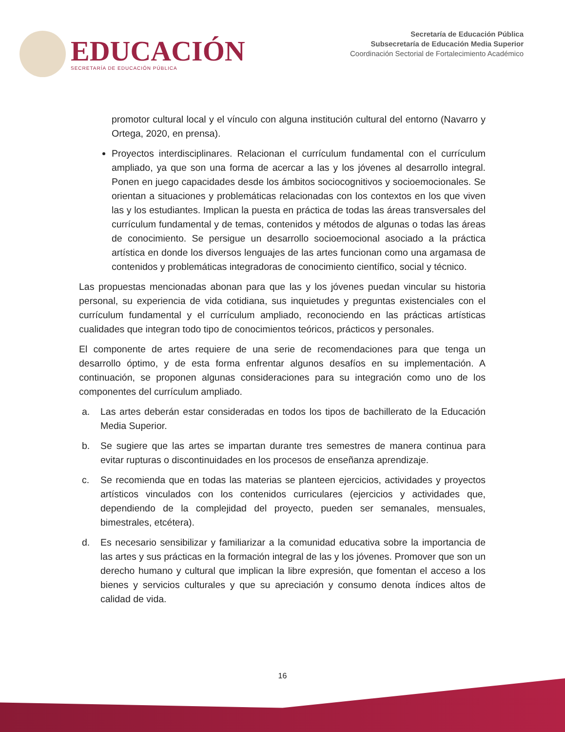EDUCACIÓN
SECRETARÍA DE EDUCACIÓN PÚBLICA
Secretaría de Educación Pública
Subsecretaría de Educación Media Superior
Coordinación Sectorial de Fortalecimiento Académico
promotor cultural local y el vínculo con alguna institución cultural del entorno (Navarro y Ortega, 2020, en prensa).
Proyectos interdisciplinares. Relacionan el currículum fundamental con el currículum ampliado, ya que son una forma de acercar a las y los jóvenes al desarrollo integral. Ponen en juego capacidades desde los ámbitos sociocognitivos y socioemocionales. Se orientan a situaciones y problemáticas relacionadas con los contextos en los que viven las y los estudiantes. Implican la puesta en práctica de todas las áreas transversales del currículum fundamental y de temas, contenidos y métodos de algunas o todas las áreas de conocimiento. Se persigue un desarrollo socioemocional asociado a la práctica artística en donde los diversos lenguajes de las artes funcionan como una argamasa de contenidos y problemáticas integradoras de conocimiento científico, social y técnico.
Las propuestas mencionadas abonan para que las y los jóvenes puedan vincular su historia personal, su experiencia de vida cotidiana, sus inquietudes y preguntas existenciales con el currículum fundamental y el currículum ampliado, reconociendo en las prácticas artísticas cualidades que integran todo tipo de conocimientos teóricos, prácticos y personales.
El componente de artes requiere de una serie de recomendaciones para que tenga un desarrollo óptimo, y de esta forma enfrentar algunos desafíos en su implementación. A continuación, se proponen algunas consideraciones para su integración como uno de los componentes del currículum ampliado.
a. Las artes deberán estar consideradas en todos los tipos de bachillerato de la Educación Media Superior.
b. Se sugiere que las artes se impartan durante tres semestres de manera continua para evitar rupturas o discontinuidades en los procesos de enseñanza aprendizaje.
c. Se recomienda que en todas las materias se planteen ejercicios, actividades y proyectos artísticos vinculados con los contenidos curriculares (ejercicios y actividades que, dependiendo de la complejidad del proyecto, pueden ser semanales, mensuales, bimestrales, etcétera).
d. Es necesario sensibilizar y familiarizar a la comunidad educativa sobre la importancia de las artes y sus prácticas en la formación integral de las y los jóvenes. Promover que son un derecho humano y cultural que implican la libre expresión, que fomentan el acceso a los bienes y servicios culturales y que su apreciación y consumo denota índices altos de calidad de vida.
16